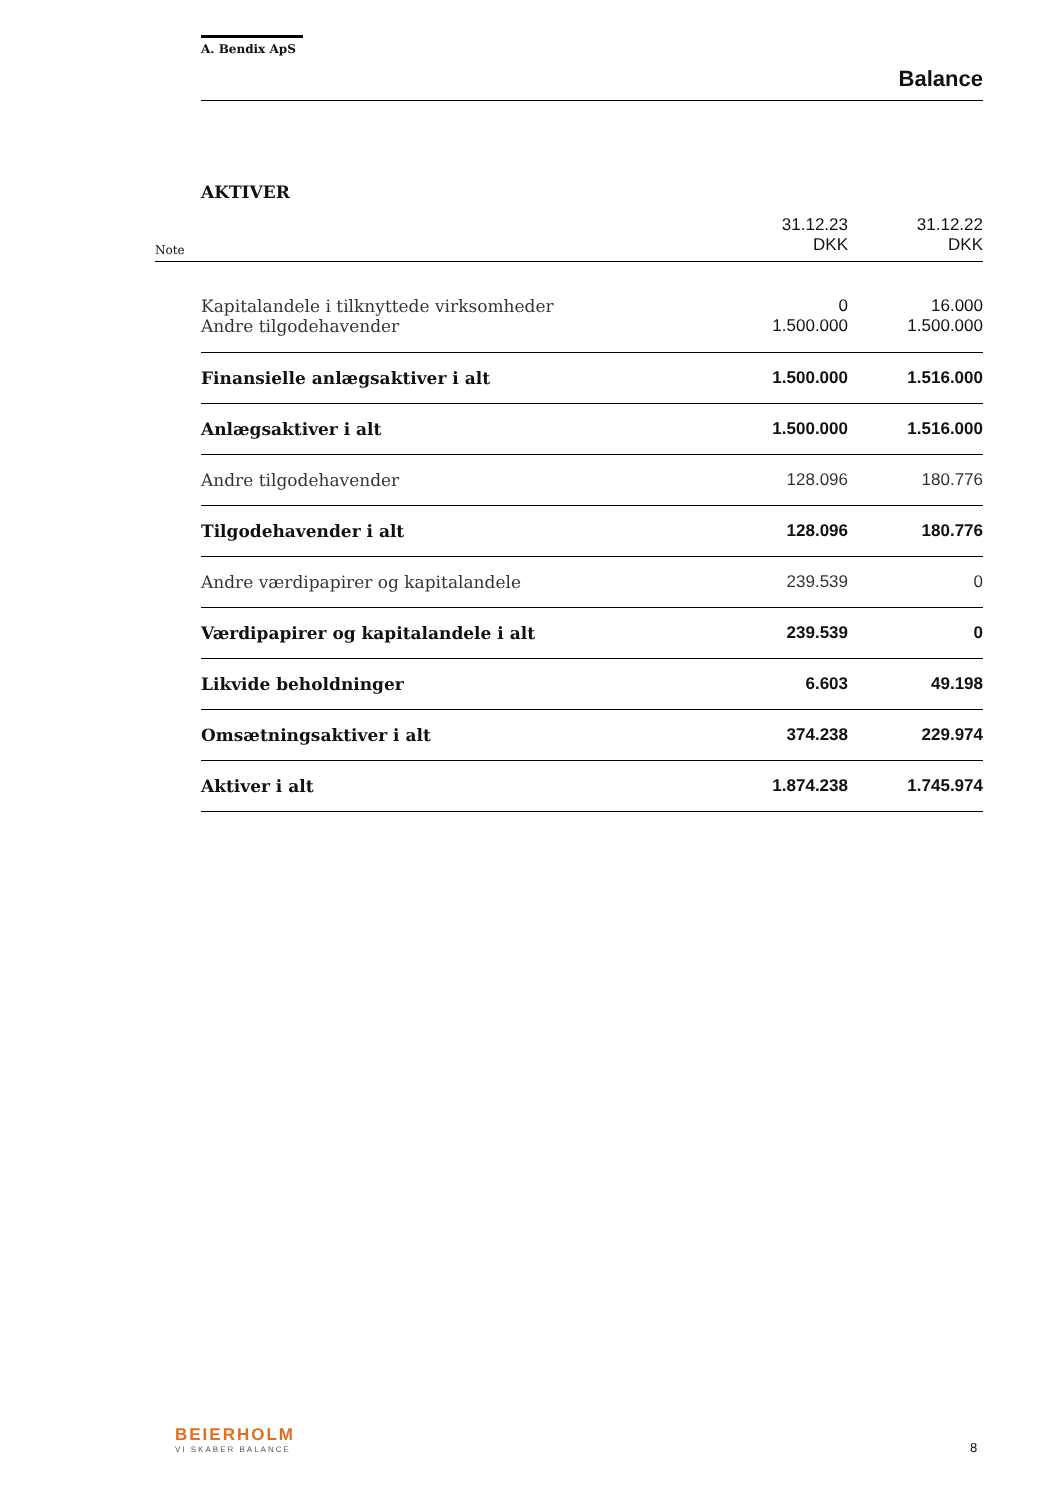A. Bendix ApS
Balance
AKTIVER
| Note | | 31.12.23 DKK | 31.12.22 DKK |
| | Kapitalandele i tilknyttede virksomheder Andre tilgodehavender | 0 1.500.000 | 16.000 1.500.000 |
| | Finansielle anlægsaktiver i alt | 1.500.000 | 1.516.000 |
| | Anlægsaktiver i alt | 1.500.000 | 1.516.000 |
| | Andre tilgodehavender | 128.096 | 180.776 |
| | Tilgodehavender i alt | 128.096 | 180.776 |
| | Andre værdipapirer og kapitalandele | 239.539 | 0 |
| | Værdipapirer og kapitalandele i alt | 239.539 | 0 |
| | Likvide beholdninger | 6.603 | 49.198 |
| | Omsætningsaktiver i alt | 374.238 | 229.974 |
| | Aktiver i alt | 1.874.238 | 1.745.974 |
BEIERHOLM
VI SKABER BALANCE
8